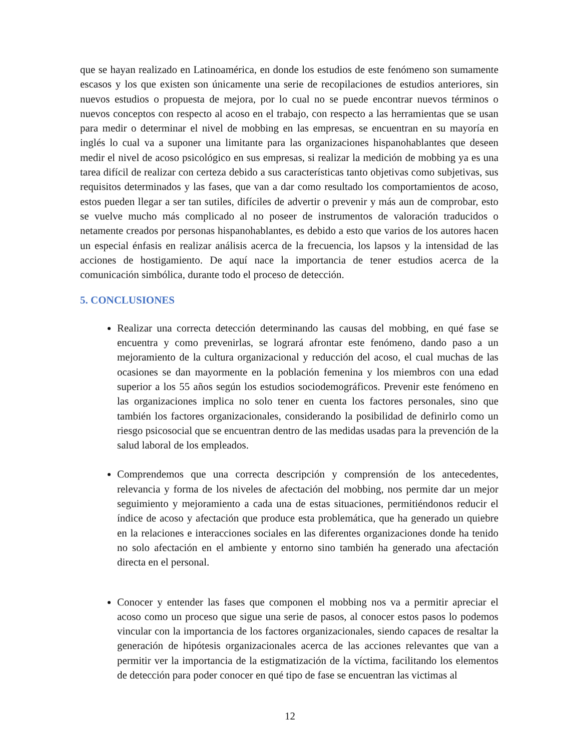que se hayan realizado en Latinoamérica, en donde los estudios de este fenómeno son sumamente escasos y los que existen son únicamente una serie de recopilaciones de estudios anteriores, sin nuevos estudios o propuesta de mejora, por lo cual no se puede encontrar nuevos términos o nuevos conceptos con respecto al acoso en el trabajo, con respecto a las herramientas que se usan para medir o determinar el nivel de mobbing en las empresas, se encuentran en su mayoría en inglés lo cual va a suponer una limitante para las organizaciones hispanohablantes que deseen medir el nivel de acoso psicológico en sus empresas, si realizar la medición de mobbing ya es una tarea difícil de realizar con certeza debido a sus características tanto objetivas como subjetivas, sus requisitos determinados y las fases, que van a dar como resultado los comportamientos de acoso, estos pueden llegar a ser tan sutiles, difíciles de advertir o prevenir y más aun de comprobar, esto se vuelve mucho más complicado al no poseer de instrumentos de valoración traducidos o netamente creados por personas hispanohablantes, es debido a esto que varios de los autores hacen un especial énfasis en realizar análisis acerca de la frecuencia, los lapsos y la intensidad de las acciones de hostigamiento. De aquí nace la importancia de tener estudios acerca de la comunicación simbólica, durante todo el proceso de detección.
5. CONCLUSIONES
Realizar una correcta detección determinando las causas del mobbing, en qué fase se encuentra y como prevenirlas, se logrará afrontar este fenómeno, dando paso a un mejoramiento de la cultura organizacional y reducción del acoso, el cual muchas de las ocasiones se dan mayormente en la población femenina y los miembros con una edad superior a los 55 años según los estudios sociodemográficos. Prevenir este fenómeno en las organizaciones implica no solo tener en cuenta los factores personales, sino que también los factores organizacionales, considerando la posibilidad de definirlo como un riesgo psicosocial que se encuentran dentro de las medidas usadas para la prevención de la salud laboral de los empleados.
Comprendemos que una correcta descripción y comprensión de los antecedentes, relevancia y forma de los niveles de afectación del mobbing, nos permite dar un mejor seguimiento y mejoramiento a cada una de estas situaciones, permitiéndonos reducir el índice de acoso y afectación que produce esta problemática, que ha generado un quiebre en la relaciones e interacciones sociales en las diferentes organizaciones donde ha tenido no solo afectación en el ambiente y entorno sino también ha generado una afectación directa en el personal.
Conocer y entender las fases que componen el mobbing nos va a permitir apreciar el acoso como un proceso que sigue una serie de pasos, al conocer estos pasos lo podemos vincular con la importancia de los factores organizacionales, siendo capaces de resaltar la generación de hipótesis organizacionales acerca de las acciones relevantes que van a permitir ver la importancia de la estigmatización de la víctima, facilitando los elementos de detección para poder conocer en qué tipo de fase se encuentran las victimas al
12